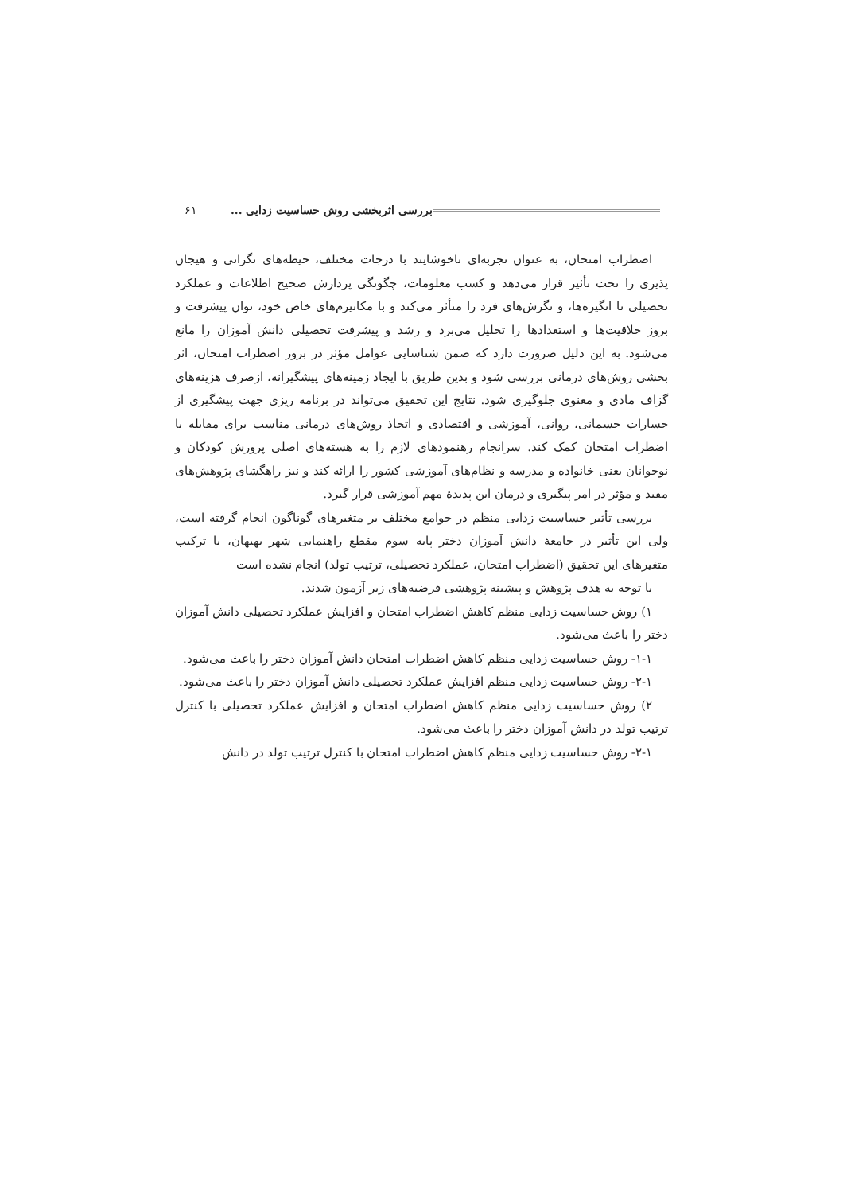بررسی اثربخشی روش حساسیت زدایی ... ۶۱
اضطراب امتحان، به عنوان تجربه‌ای ناخوشایند با درجات مختلف، حیطه‌های نگرانی و هیجان پذیری را تحت تأثیر قرار می‌دهد و کسب معلومات، چگونگی پردازش صحیح اطلاعات و عملکرد تحصیلی تا انگیزه‌ها، و نگرش‌های فرد را متأثر می‌کند و با مکانیزم‌های خاص خود، توان پیشرفت و بروز خلاقیت‌ها و استعدادها را تحلیل می‌برد و رشد و پیشرفت تحصیلی دانش آموزان را مانع می‌شود. به این دلیل ضرورت دارد که ضمن شناسایی عوامل مؤثر در بروز اضطراب امتحان، اثر بخشی روش‌های درمانی بررسی شود و بدین طریق با ایجاد زمینه‌های پیشگیرانه، ازصرف هزینه‌های گزاف مادی و معنوی جلوگیری شود. نتایج این تحقیق می‌تواند در برنامه ریزی جهت پیشگیری از خسارات جسمانی، روانی، آموزشی و اقتصادی و اتخاذ روش‌های درمانی مناسب برای مقابله با اضطراب امتحان کمک کند. سرانجام رهنمودهای لازم را به هسته‌های اصلی پرورش کودکان و نوجوانان یعنی خانواده و مدرسه و نظام‌های آموزشی کشور را ارائه کند و نیز راهگشای پژوهش‌های مفید و مؤثر در امر پیگیری و درمان این پدیدهٔ مهم آموزشی قرار گیرد.
بررسی تأثیر حساسیت زدایی منظم در جوامع مختلف بر متغیرهای گوناگون انجام گرفته است، ولی این تأثیر در جامعهٔ دانش آموزان دختر پایه سوم مقطع راهنمایی شهر بهبهان، با ترکیب متغیرهای این تحقیق (اضطراب امتحان، عملکرد تحصیلی، ترتیب تولد) انجام نشده است
با توجه به هدف پژوهش و پیشینه پژوهشی فرضیه‌های زیر آزمون شدند.
۱) روش حساسیت زدایی منظم کاهش اضطراب امتحان و افزایش عملکرد تحصیلی دانش آموزان دختر را باعث می‌شود.
۱-۱- روش حساسیت زدایی منظم کاهش اضطراب امتحان دانش آموزان دختر را باعث می‌شود.
۲-۱- روش حساسیت زدایی منظم افزایش عملکرد تحصیلی دانش آموزان دختر را باعث می‌شود.
۲) روش حساسیت زدایی منظم کاهش اضطراب امتحان و افزایش عملکرد تحصیلی با کنترل ترتیب تولد در دانش آموزان دختر را باعث می‌شود.
۲-۱- روش حساسیت زدایی منظم کاهش اضطراب امتحان با کنترل ترتیب تولد در دانش